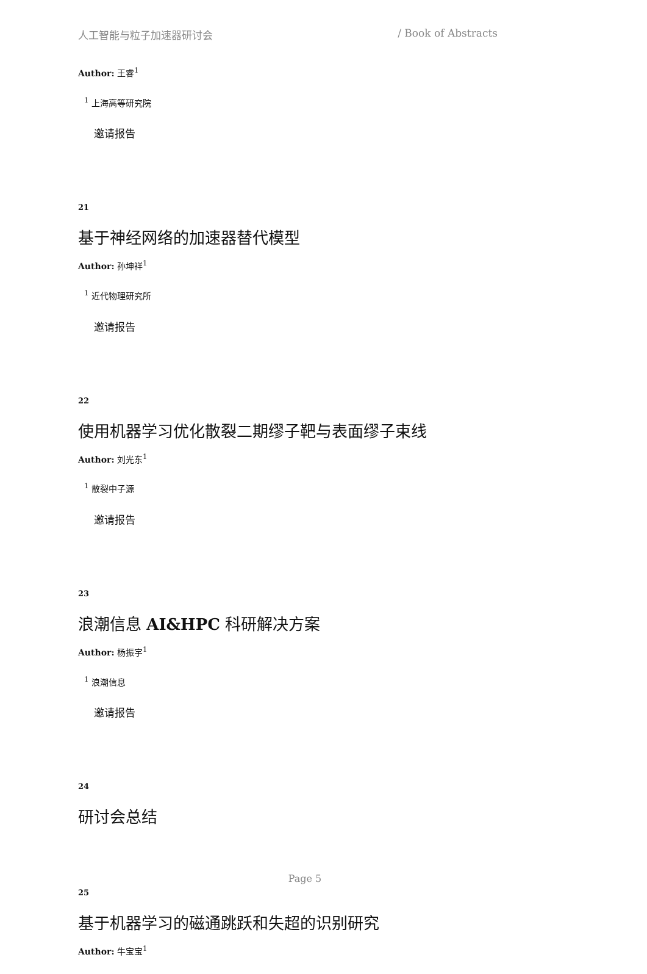人工智能与粒子加速器研讨会 / Book of Abstracts
Author: 王睿<sup>1</sup>
<sup>1</sup> 上海高等研究院
邀请报告
21
基于神经网络的加速器替代模型
Author: 孙坤祥<sup>1</sup>
<sup>1</sup> 近代物理研究所
邀请报告
22
使用机器学习优化散裂二期缪子靶与表面缪子束线
Author: 刘光东<sup>1</sup>
<sup>1</sup> 散裂中子源
邀请报告
23
浪潮信息 AI&HPC 科研解决方案
Author: 杨振宇<sup>1</sup>
<sup>1</sup> 浪潮信息
邀请报告
24
研讨会总结
25
基于机器学习的磁通跳跃和失超的识别研究
Author: 牛宝宝<sup>1</sup>
Page 5